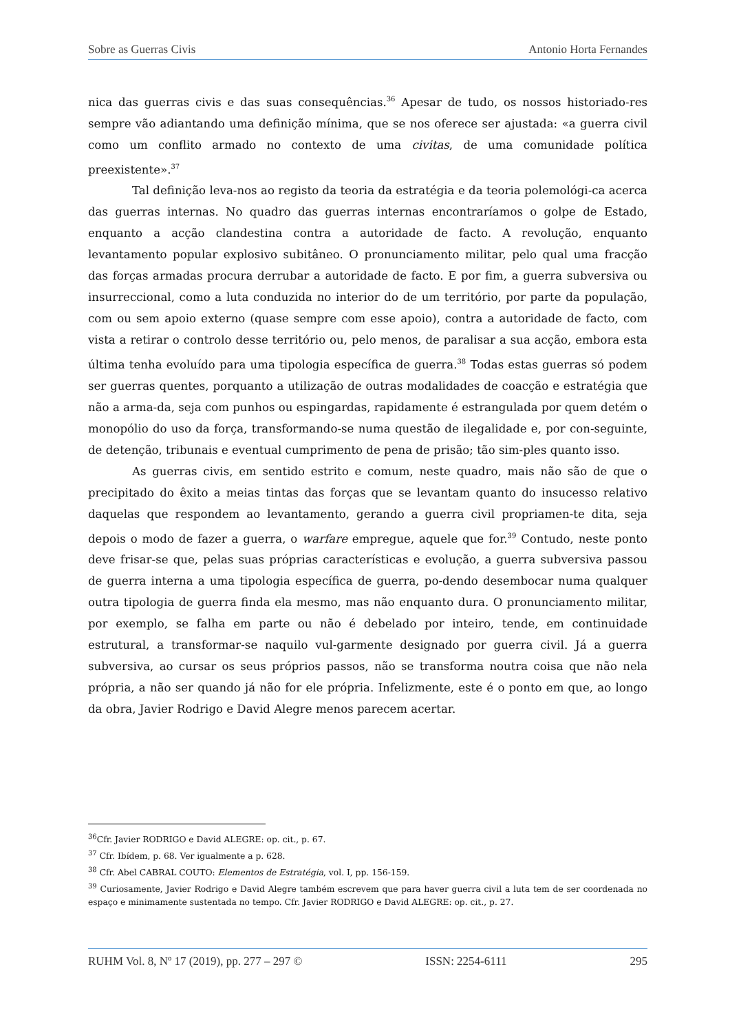Sobre as Guerras Civis Antonio Horta Fernandes
nica das guerras civis e das suas consequências.<sup>36</sup> Apesar de tudo, os nossos historiado-res sempre vão adiantando uma definição mínima, que se nos oferece ser ajustada: «a guerra civil como um conflito armado no contexto de uma civitas, de uma comunidade política preexistente».<sup>37</sup>
Tal definição leva-nos ao registo da teoria da estratégia e da teoria polemológi-ca acerca das guerras internas. No quadro das guerras internas encontraríamos o golpe de Estado, enquanto a acção clandestina contra a autoridade de facto. A revolução, enquanto levantamento popular explosivo subitâneo. O pronunciamento militar, pelo qual uma fracção das forças armadas procura derrubar a autoridade de facto. E por fim, a guerra subversiva ou insurreccional, como a luta conduzida no interior do de um território, por parte da população, com ou sem apoio externo (quase sempre com esse apoio), contra a autoridade de facto, com vista a retirar o controlo desse território ou, pelo menos, de paralisar a sua acção, embora esta última tenha evoluído para uma tipologia específica de guerra.<sup>38</sup> Todas estas guerras só podem ser guerras quentes, porquanto a utilização de outras modalidades de coacção e estratégia que não a arma-da, seja com punhos ou espingardas, rapidamente é estrangulada por quem detém o monopólio do uso da força, transformando-se numa questão de ilegalidade e, por con-seguinte, de detenção, tribunais e eventual cumprimento de pena de prisão; tão sim-ples quanto isso.
As guerras civis, em sentido estrito e comum, neste quadro, mais não são de que o precipitado do êxito a meias tintas das forças que se levantam quanto do insucesso relativo daquelas que respondem ao levantamento, gerando a guerra civil propriamen-te dita, seja depois o modo de fazer a guerra, o warfare empregue, aquele que for.<sup>39</sup> Contudo, neste ponto deve frisar-se que, pelas suas próprias características e evolução, a guerra subversiva passou de guerra interna a uma tipologia específica de guerra, po-dendo desembocar numa qualquer outra tipologia de guerra finda ela mesmo, mas não enquanto dura. O pronunciamento militar, por exemplo, se falha em parte ou não é debelado por inteiro, tende, em continuidade estrutural, a transformar-se naquilo vul-garmente designado por guerra civil. Já a guerra subversiva, ao cursar os seus próprios passos, não se transforma noutra coisa que não nela própria, a não ser quando já não for ele própria. Infelizmente, este é o ponto em que, ao longo da obra, Javier Rodrigo e David Alegre menos parecem acertar.
<sup>36</sup> Cfr. Javier RODRIGO e David ALEGRE: op. cit., p. 67.
<sup>37</sup> Cfr. Ibídem, p. 68. Ver igualmente a p. 628.
<sup>38</sup> Cfr. Abel CABRAL COUTO: Elementos de Estratégia, vol. I, pp. 156-159.
<sup>39</sup> Curiosamente, Javier Rodrigo e David Alegre também escrevem que para haver guerra civil a luta tem de ser coordenada no espaço e minimamente sustentada no tempo. Cfr. Javier RODRIGO e David ALEGRE: op. cit., p. 27.
RUHM Vol. 8, Nº 17 (2019), pp. 277 – 297 © ISSN: 2254-6111 295